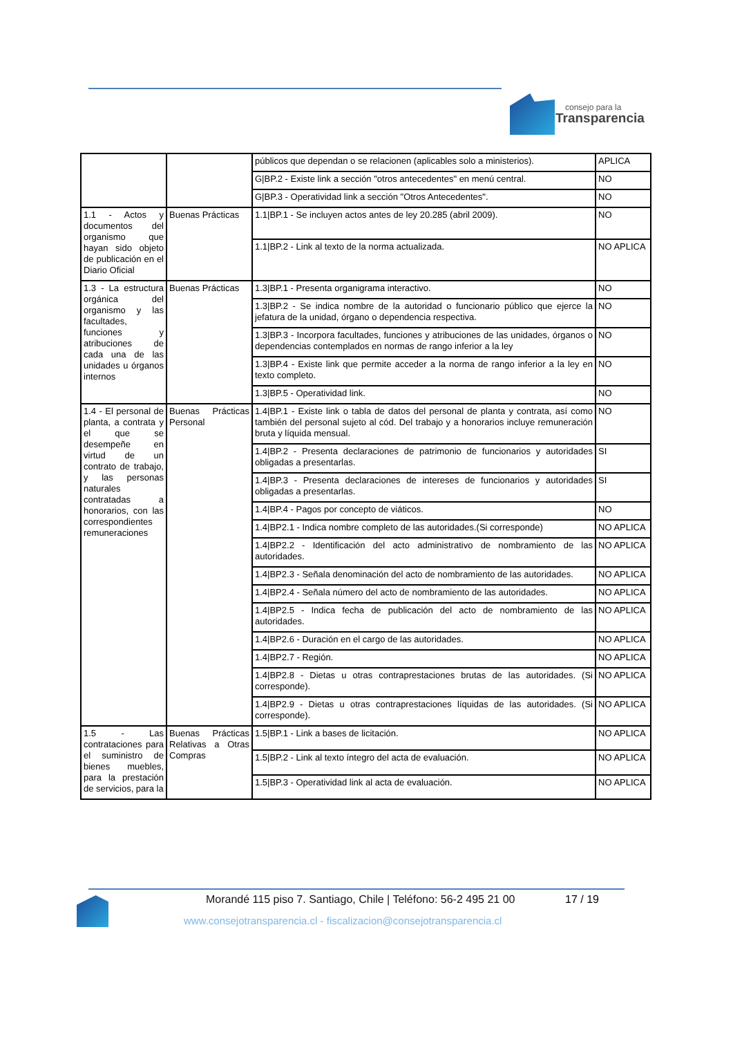consejo para la
Transparencia
| | | públicos que dependan o se relacionen (aplicables solo a ministerios). | APLICA |
| | | G/BP.2 - Existe link a sección "otros antecedentes" en menú central. | NO |
| | | G/BP.3 - Operatividad link a sección "Otros Antecedentes". | NO |
| 1.1 - Actos y documentos del organismo que hayan sido objeto de publicación en el Diario Oficial | Buenas Prácticas | 1.1/BP.1 - Se incluyen actos antes de ley 20.285 (abril 2009). | NO |
| | | 1.1/BP.2 - Link al texto de la norma actualizada. | NO APLICA |
| 1.3 - La estructura orgánica del organismo y las facultades, funciones y atribuciones de cada una de las unidades u órganos internos | Buenas Prácticas | 1.3/BP.1 - Presenta organigrama interactivo. | NO |
| | | 1.3/BP.2 - Se indica nombre de la autoridad o funcionario público que ejerce la jefatura de la unidad, órgano o dependencia respectiva. | NO |
| | | 1.3/BP.3 - Incorpora facultades, funciones y atribuciones de las unidades, órganos o dependencias contemplados en normas de rango inferior a la ley | NO |
| | | 1.3/BP.4 - Existe link que permite acceder a la norma de rango inferior a la ley en texto completo. | NO |
| | | 1.3/BP.5 - Operatividad link. | NO |
| 1.4 - El personal de planta, a contrata y el que se desempeñe en virtud de un contrato de trabajo, y las personas naturales contratadas a honorarios, con las correspondientes remuneraciones | Buenas Prácticas Personal | 1.4/BP.1 - Existe link o tabla de datos del personal de planta y contrata, así como también del personal sujeto al cód. Del trabajo y a honorarios incluye remuneración bruta y líquida mensual. | NO |
| | | 1.4/BP.2 - Presenta declaraciones de patrimonio de funcionarios y autoridades obligadas a presentarlas. | SI |
| | | 1.4/BP.3 - Presenta declaraciones de intereses de funcionarios y autoridades obligadas a presentarlas. | SI |
| | | 1.4/BP.4 - Pagos por concepto de viáticos. | NO |
| | | 1.4/BP2.1 - Indica nombre completo de las autoridades.(Si corresponde) | NO APLICA |
| | | 1.4/BP2.2 - Identificación del acto administrativo de nombramiento de las autoridades. | NO APLICA |
| | | 1.4/BP2.3 - Señala denominación del acto de nombramiento de las autoridades. | NO APLICA |
| | | 1.4/BP2.4 - Señala número del acto de nombramiento de las autoridades. | NO APLICA |
| | | 1.4/BP2.5 - Indica fecha de publicación del acto de nombramiento de las autoridades. | NO APLICA |
| | | 1.4/BP2.6 - Duración en el cargo de las autoridades. | NO APLICA |
| | | 1.4/BP2.7 - Región. | NO APLICA |
| | | 1.4/BP2.8 - Dietas u otras contraprestaciones brutas de las autoridades. (Si corresponde). | NO APLICA |
| | | 1.4/BP2.9 - Dietas u otras contraprestaciones líquidas de las autoridades. (Si corresponde). | NO APLICA |
| 1.5 - Las contrataciones para el suministro de bienes muebles, para la prestación de servicios, para la | Buenas Prácticas Relativas a Otras Compras | 1.5/BP.1 - Link a bases de licitación. | NO APLICA |
| | | 1.5/BP.2 - Link al texto íntegro del acta de evaluación. | NO APLICA |
| | | 1.5/BP.3 - Operatividad link al acta de evaluación. | NO APLICA |
Morandé 115 piso 7. Santiago, Chile | Teléfono: 56-2 495 21 00
17 / 19
www.consejotransparencia.cl - fiscalizacion@consejotransparencia.cl